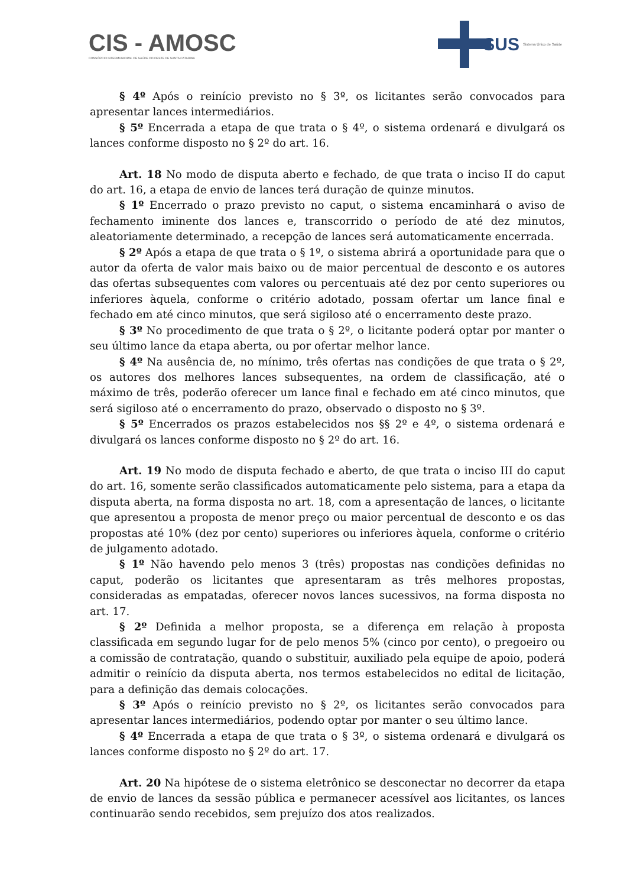CIS - AMOSC
CONSÓRCIO INTERMUNICIPAL DE SAÚDE DO OESTE DE SANTA CATARINA
SUS Sistema Único de Saúde
§ 4º Após o reinício previsto no § 3º, os licitantes serão convocados para apresentar lances intermediários.
§ 5º Encerrada a etapa de que trata o § 4º, o sistema ordenará e divulgará os lances conforme disposto no § 2º do art. 16.
Art. 18 No modo de disputa aberto e fechado, de que trata o inciso II do caput do art. 16, a etapa de envio de lances terá duração de quinze minutos.
§ 1º Encerrado o prazo previsto no caput, o sistema encaminhará o aviso de fechamento iminente dos lances e, transcorrido o período de até dez minutos, aleatoriamente determinado, a recepção de lances será automaticamente encerrada.
§ 2º Após a etapa de que trata o § 1º, o sistema abrirá a oportunidade para que o autor da oferta de valor mais baixo ou de maior percentual de desconto e os autores das ofertas subsequentes com valores ou percentuais até dez por cento superiores ou inferiores àquela, conforme o critério adotado, possam ofertar um lance final e fechado em até cinco minutos, que será sigiloso até o encerramento deste prazo.
§ 3º No procedimento de que trata o § 2º, o licitante poderá optar por manter o seu último lance da etapa aberta, ou por ofertar melhor lance.
§ 4º Na ausência de, no mínimo, três ofertas nas condições de que trata o § 2º, os autores dos melhores lances subsequentes, na ordem de classificação, até o máximo de três, poderão oferecer um lance final e fechado em até cinco minutos, que será sigiloso até o encerramento do prazo, observado o disposto no § 3º.
§ 5º Encerrados os prazos estabelecidos nos §§ 2º e 4º, o sistema ordenará e divulgará os lances conforme disposto no § 2º do art. 16.
Art. 19 No modo de disputa fechado e aberto, de que trata o inciso III do caput do art. 16, somente serão classificados automaticamente pelo sistema, para a etapa da disputa aberta, na forma disposta no art. 18, com a apresentação de lances, o licitante que apresentou a proposta de menor preço ou maior percentual de desconto e os das propostas até 10% (dez por cento) superiores ou inferiores àquela, conforme o critério de julgamento adotado.
§ 1º Não havendo pelo menos 3 (três) propostas nas condições definidas no caput, poderão os licitantes que apresentaram as três melhores propostas, consideradas as empatadas, oferecer novos lances sucessivos, na forma disposta no art. 17.
§ 2º Definida a melhor proposta, se a diferença em relação à proposta classificada em segundo lugar for de pelo menos 5% (cinco por cento), o pregoeiro ou a comissão de contratação, quando o substituir, auxiliado pela equipe de apoio, poderá admitir o reinício da disputa aberta, nos termos estabelecidos no edital de licitação, para a definição das demais colocações.
§ 3º Após o reinício previsto no § 2º, os licitantes serão convocados para apresentar lances intermediários, podendo optar por manter o seu último lance.
§ 4º Encerrada a etapa de que trata o § 3º, o sistema ordenará e divulgará os lances conforme disposto no § 2º do art. 17.
Art. 20 Na hipótese de o sistema eletrônico se desconectar no decorrer da etapa de envio de lances da sessão pública e permanecer acessível aos licitantes, os lances continuarão sendo recebidos, sem prejuízo dos atos realizados.